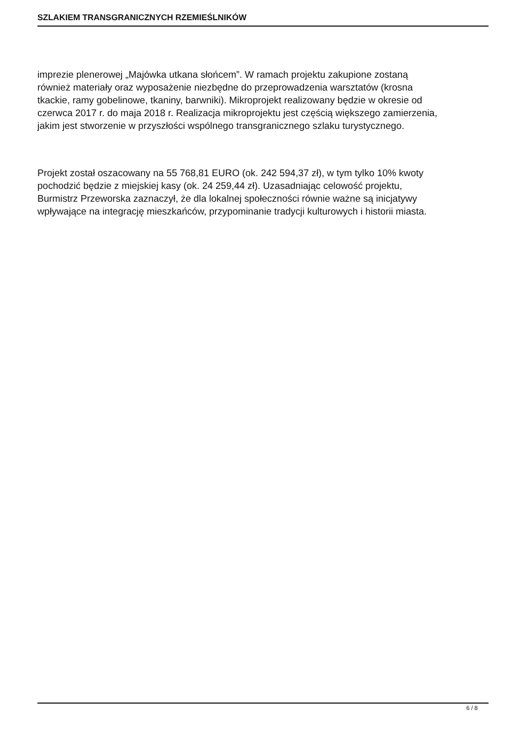SZLAKIEM TRANSGRANICZNYCH RZEMIEŚLNIKÓW
imprezie plenerowej „Majówka utkana słońcem”. W ramach projektu zakupione zostaną
również materiały oraz wyposażenie niezbędne do przeprowadzenia warsztatów (krosna
tkackie, ramy gobelinowe, tkaniny, barwniki). Mikroprojekt realizowany będzie w okresie od
czerwca 2017 r. do maja 2018 r. Realizacja mikroprojektu jest częścią większego zamierzenia,
jakim jest stworzenie w przyszłości wspólnego transgranicznego szlaku turystycznego.
Projekt został oszacowany na 55 768,81 EURO (ok. 242 594,37 zł), w tym tylko 10% kwoty
pochodzić będzie z miejskiej kasy (ok. 24 259,44 zł). Uzasadniając celowość projektu,
Burmistrz Przeworska zaznaczył, że dla lokalnej społeczności równie ważne są inicjatywy
wpływające na integrację mieszkańców, przypominanie tradycji kulturowych i historii miasta.
6 / 8